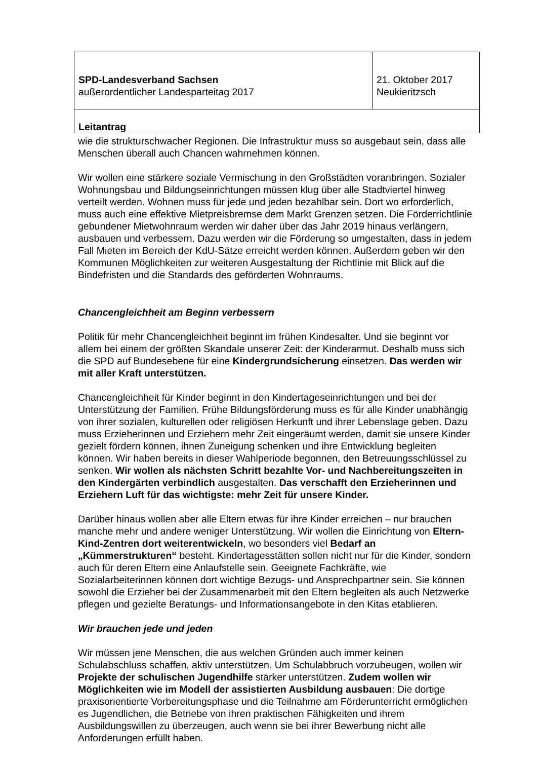| SPD-Landesverband Sachsen außerordentlicher Landesparteitag 2017 | 21. Oktober 2017 Neukieritzsch |
| Leitantrag | |
wie die strukturschwacher Regionen. Die Infrastruktur muss so ausgebaut sein, dass alle Menschen überall auch Chancen wahrnehmen können.
Wir wollen eine stärkere soziale Vermischung in den Großstädten voranbringen. Sozialer Wohnungsbau und Bildungseinrichtungen müssen klug über alle Stadtviertel hinweg verteilt werden. Wohnen muss für jede und jeden bezahlbar sein. Dort wo erforderlich, muss auch eine effektive Mietpreisbremse dem Markt Grenzen setzen. Die Förderrichtlinie gebundener Mietwohnraum werden wir daher über das Jahr 2019 hinaus verlängern, ausbauen und verbessern. Dazu werden wir die Förderung so umgestalten, dass in jedem Fall Mieten im Bereich der KdU-Sätze erreicht werden können. Außerdem geben wir den Kommunen Möglichkeiten zur weiteren Ausgestaltung der Richtlinie mit Blick auf die Bindefristen und die Standards des geförderten Wohnraums.
Chancengleichheit am Beginn verbessern
Politik für mehr Chancengleichheit beginnt im frühen Kindesalter. Und sie beginnt vor allem bei einem der größten Skandale unserer Zeit: der Kinderarmut. Deshalb muss sich die SPD auf Bundesebene für eine Kindergrundsicherung einsetzen. Das werden wir mit aller Kraft unterstützen.
Chancengleichheit für Kinder beginnt in den Kindertageseinrichtungen und bei der Unterstützung der Familien. Frühe Bildungsförderung muss es für alle Kinder unabhängig von ihrer sozialen, kulturellen oder religiösen Herkunft und ihrer Lebenslage geben. Dazu muss Erzieherinnen und Erziehern mehr Zeit eingeräumt werden, damit sie unsere Kinder gezielt fördern können, ihnen Zuneigung schenken und ihre Entwicklung begleiten können. Wir haben bereits in dieser Wahlperiode begonnen, den Betreuungsschlüssel zu senken. Wir wollen als nächsten Schritt bezahlte Vor- und Nachbereitungszeiten in den Kindergärten verbindlich ausgestalten. Das verschafft den Erzieherinnen und Erziehern Luft für das wichtigste: mehr Zeit für unsere Kinder.
Darüber hinaus wollen aber alle Eltern etwas für ihre Kinder erreichen – nur brauchen manche mehr und andere weniger Unterstützung. Wir wollen die Einrichtung von Eltern-Kind-Zentren dort weiterentwickeln, wo besonders viel Bedarf an „Kümmerstrukturen“ besteht. Kindertagesstätten sollen nicht nur für die Kinder, sondern auch für deren Eltern eine Anlaufstelle sein. Geeignete Fachkräfte, wie Sozialarbeiterinnen können dort wichtige Bezugs- und Ansprechpartner sein. Sie können sowohl die Erzieher bei der Zusammenarbeit mit den Eltern begleiten als auch Netzwerke pflegen und gezielte Beratungs- und Informationsangebote in den Kitas etablieren.
Wir brauchen jede und jeden
Wir müssen jene Menschen, die aus welchen Gründen auch immer keinen Schulabschluss schaffen, aktiv unterstützen. Um Schulabbruch vorzubeugen, wollen wir Projekte der schulischen Jugendhilfe stärker unterstützen. Zudem wollen wir Möglichkeiten wie im Modell der assistierten Ausbildung ausbauen: Die dortige praxisorientierte Vorbereitungsphase und die Teilnahme am Förderunterricht ermöglichen es Jugendlichen, die Betriebe von ihren praktischen Fähigkeiten und ihrem Ausbildungswillen zu überzeugen, auch wenn sie bei ihrer Bewerbung nicht alle Anforderungen erfüllt haben.